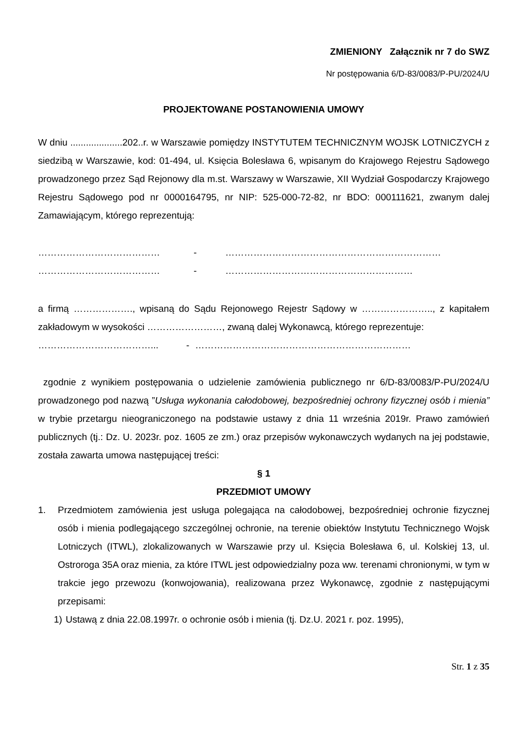ZMIENIONY Załącznik nr 7 do SWZ
Nr postępowania 6/D-83/0083/P-PU/2024/U
PROJEKTOWANE POSTANOWIENIA UMOWY
W dniu ....................202..r. w Warszawie pomiędzy INSTYTUTEM TECHNICZNYM WOJSK LOTNICZYCH z siedzibą w Warszawie, kod: 01-494, ul. Księcia Bolesława 6, wpisanym do Krajowego Rejestru Sądowego prowadzonego przez Sąd Rejonowy dla m.st. Warszawy w Warszawie, XII Wydział Gospodarczy Krajowego Rejestru Sądowego pod nr 0000164795, nr NIP: 525-000-72-82, nr BDO: 000111621, zwanym dalej Zamawiającym, którego reprezentują:
………………………………… - ……………………………………………………………
………………………………… - ……………………………………………………
a firmą ………………., wpisaną do Sądu Rejonowego Rejestr Sądowy w ………………….., z kapitałem zakładowym w wysokości ……………………, zwaną dalej Wykonawcą, którego reprezentuje:
………………………………... - ……………………………………………………………
zgodnie z wynikiem postępowania o udzielenie zamówienia publicznego nr 6/D-83/0083/P-PU/2024/U prowadzonego pod nazwą ”Usługa wykonania całodobowej, bezpośredniej ochrony fizycznej osób i mienia” w trybie przetargu nieograniczonego na podstawie ustawy z dnia 11 września 2019r. Prawo zamówień publicznych (tj.: Dz. U. 2023r. poz. 1605 ze zm.) oraz przepisów wykonawczych wydanych na jej podstawie, została zawarta umowa następującej treści:
§ 1
PRZEDMIOT UMOWY
1. Przedmiotem zamówienia jest usługa polegająca na całodobowej, bezpośredniej ochronie fizycznej osób i mienia podlegającego szczególnej ochronie, na terenie obiektów Instytutu Technicznego Wojsk Lotniczych (ITWL), zlokalizowanych w Warszawie przy ul. Księcia Bolesława 6, ul. Kolskiej 13, ul. Ostroroga 35A oraz mienia, za które ITWL jest odpowiedzialny poza ww. terenami chronionymi, w tym w trakcie jego przewozu (konwojowania), realizowana przez Wykonawcę, zgodnie z następującymi przepisami:
1) Ustawą z dnia 22.08.1997r. o ochronie osób i mienia (tj. Dz.U. 2021 r. poz. 1995),
Str. 1 z 35